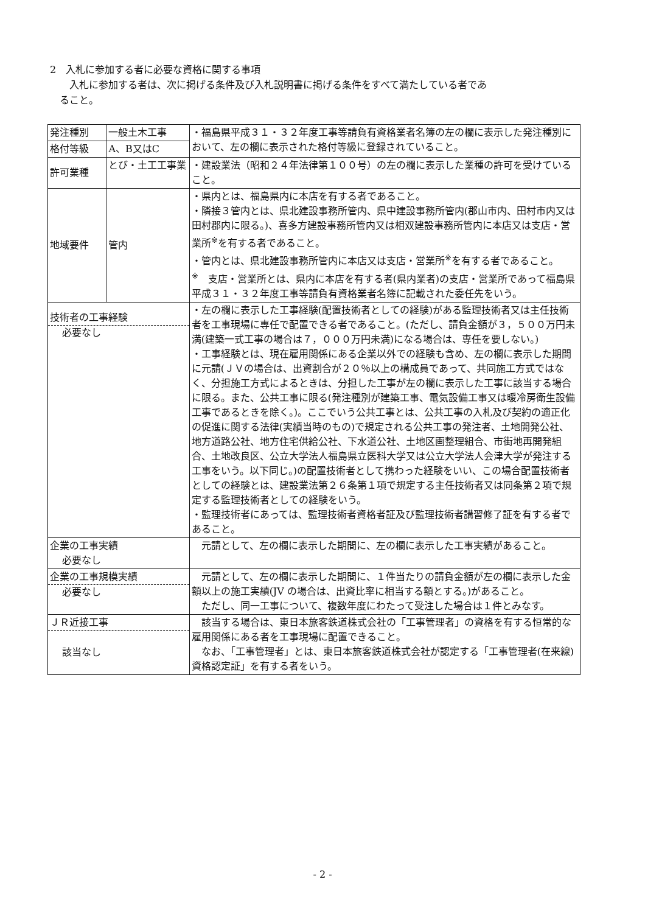2　入札に参加する者に必要な資格に関する事項
　　入札に参加する者は、次に掲げる条件及び入札説明書に掲げる条件をすべて満たしている者であ
　ること。
| 発注種別 | 一般土木工事 | ・福島県平成３１・３２年度工事等請負有資格業者名簿の左の欄に表示した発注種別において、左の欄に表示された格付等級に登録されていること。 |
| 格付等級 | A、B又はC | |
| 許可業種 | とび・土工工事業 | ・建設業法（昭和２４年法律第１００号）の左の欄に表示した業種の許可を受けていること。 |
| 地域要件 | 管内 | ・県内とは、福島県内に本店を有する者であること。 ・隣接３管内とは、県北建設事務所管内、県中建設事務所管内(郡山市内、田村市内又は田村郡内に限る。)、喜多方建設事務所管内又は相双建設事務所管内に本店又は支店・営業所<sup>※</sup>を有する者であること。 ・管内とは、県北建設事務所管内に本店又は支店・営業所<sup>※</sup>を有する者であること。 <sup>※</sup> 支店・営業所とは、県内に本店を有する者(県内業者)の支店・営業所であって福島県平成３１・３２年度工事等請負有資格業者名簿に記載された委任先をいう。 |
| 技術者の工事経験 必要なし | | ・左の欄に表示した工事経験(配置技術者としての経験)がある監理技術者又は主任技術者を工事現場に専任で配置できる者であること。(ただし、請負金額が３，５００万円未満(建築一式工事の場合は７，０００万円未満)になる場合は、専任を要しない。) ・工事経験とは、現在雇用関係にある企業以外での経験も含め、左の欄に表示した期間に元請(ＪＶの場合は、出資割合が２０％以上の構成員であって、共同施工方式ではなく、分担施工方式によるときは、分担した工事が左の欄に表示した工事に該当する場合に限る。また、公共工事に限る(発注種別が建築工事、電気設備工事又は暖冷房衛生設備工事であるときを除く。)。ここでいう公共工事とは、公共工事の入札及び契約の適正化の促進に関する法律(実績当時のもの)で規定される公共工事の発注者、土地開発公社、地方道路公社、地方住宅供給公社、下水道公社、土地区画整理組合、市街地再開発組合、土地改良区、公立大学法人福島県立医科大学又は公立大学法人会津大学が発注する工事をいう。以下同じ。)の配置技術者として携わった経験をいい、この場合配置技術者としての経験とは、建設業法第２６条第１項で規定する主任技術者又は同条第２項で規定する監理技術者としての経験をいう。 ・監理技術者にあっては、監理技術者資格者証及び監理技術者講習修了証を有する者であること。 |
| 企業の工事実績 必要なし | | 元請として、左の欄に表示した期間に、左の欄に表示した工事実績があること。 |
| 企業の工事規模実績 必要なし | | 元請として、左の欄に表示した期間に、１件当たりの請負金額が左の欄に表示した金額以上の施工実績(JV の場合は、出資比率に相当する額とする。)があること。 ただし、同一工事について、複数年度にわたって受注した場合は１件とみなす。 |
| ＪＲ近接工事 該当なし | | 該当する場合は、東日本旅客鉄道株式会社の「工事管理者」の資格を有する恒常的な雇用関係にある者を工事現場に配置できること。 なお、「工事管理者」とは、東日本旅客鉄道株式会社が認定する「工事管理者(在来線)資格認定証」を有する者をいう。 |
- 2 -